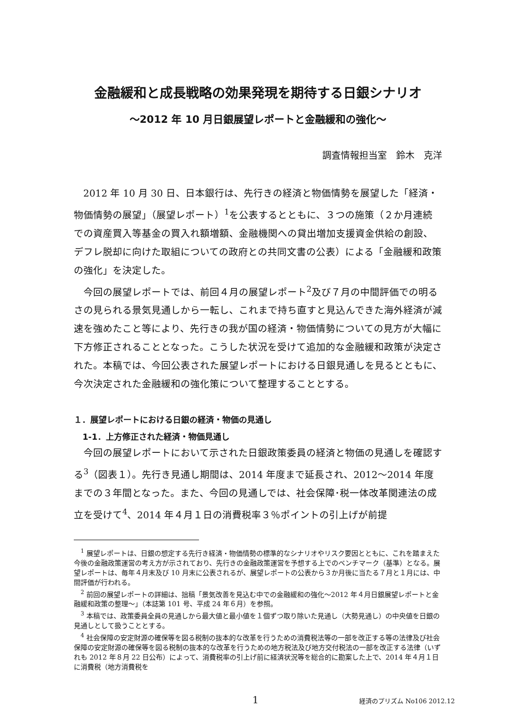金融緩和と成長戦略の効果発現を期待する日銀シナリオ
～2012 年 10 月日銀展望レポートと金融緩和の強化～
調査情報担当室　鈴木　克洋
2012 年 10 月 30 日、日本銀行は、先行きの経済と物価情勢を展望した「経済・物価情勢の展望」（展望レポート）<sup>1</sup>を公表するとともに、３つの施策（２か月連続での資産買入等基金の買入れ額増額、金融機関への貸出増加支援資金供給の創設、デフレ脱却に向けた取組についての政府との共同文書の公表）による「金融緩和政策の強化」を決定した。
今回の展望レポートでは、前回４月の展望レポート<sup>2</sup>及び７月の中間評価での明るさの見られる景気見通しから一転し、これまで持ち直すと見込んできた海外経済が減速を強めたこと等により、先行きの我が国の経済・物価情勢についての見方が大幅に下方修正されることとなった。こうした状況を受けて追加的な金融緩和政策が決定された。本稿では、今回公表された展望レポートにおける日銀見通しを見るとともに、今次決定された金融緩和の強化策について整理することとする。
１．展望レポートにおける日銀の経済・物価の見通し
1-1．上方修正された経済・物価見通し
今回の展望レポートにおいて示された日銀政策委員の経済と物価の見通しを確認する<sup>3</sup>（図表１）。先行き見通し期間は、2014 年度まで延長され、2012～2014 年度までの３年間となった。また、今回の見通しでは、社会保障･税一体改革関連法の成立を受けて<sup>4</sup>、2014 年４月１日の消費税率３％ポイントの引上げが前提
<sup>1</sup> 展望レポートは、日銀の想定する先行き経済・物価情勢の標準的なシナリオやリスク要因とともに、これを踏まえた今後の金融政策運営の考え方が示されており、先行きの金融政策運営を予想する上でのベンチマーク（基準）となる。展望レポートは、毎年４月末及び 10 月末に公表されるが、展望レポートの公表から３か月後に当たる７月と１月には、中間評価が行われる。
<sup>2</sup> 前回の展望レポートの詳細は、拙稿「景気改善を見込む中での金融緩和の強化～2012 年４月日銀展望レポートと金融緩和政策の整理～」（本誌第 101 号、平成 24 年６月）を参照。
<sup>3</sup> 本稿では、政策委員全員の見通しから最大値と最小値を１個ずつ取り除いた見通し（大勢見通し）の中央値を日銀の見通しとして扱うこととする。
<sup>4</sup> 社会保障の安定財源の確保等を図る税制の抜本的な改革を行うための消費税法等の一部を改正する等の法律及び社会保障の安定財源の確保等を図る税制の抜本的な改革を行うための地方税法及び地方交付税法の一部を改正する法律（いずれも 2012 年８月 22 日公布）によって、消費税率の引上げ前に経済状況等を総合的に勘案した上で、2014 年４月１日に消費税（地方消費税を
1 経済のプリズム No106 2012.12